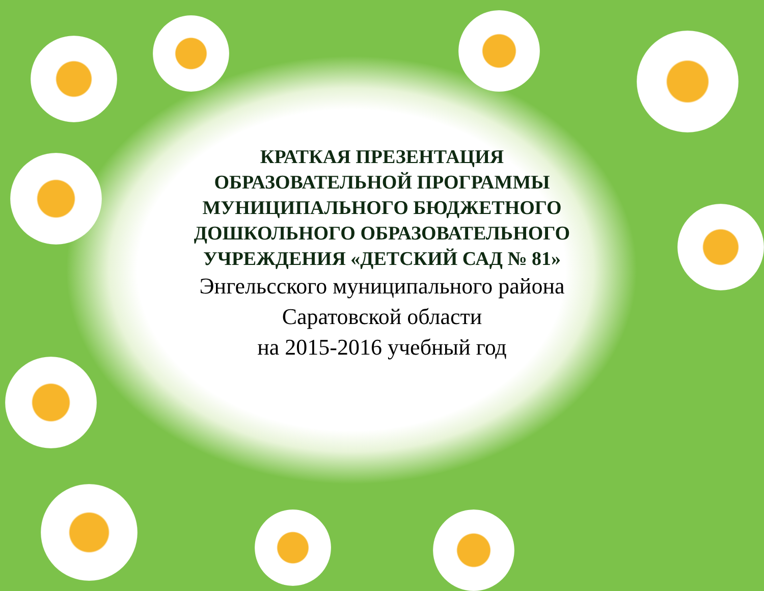КРАТКАЯ ПРЕЗЕНТАЦИЯ
ОБРАЗОВАТЕЛЬНОЙ ПРОГРАММЫ МУНИЦИПАЛЬНОГО БЮДЖЕТНОГО ДОШКОЛЬНОГО ОБРАЗОВАТЕЛЬНОГО УЧРЕЖДЕНИЯ «ДЕТСКИЙ САД № 81»
Энгельсского муниципального района
Саратовской области
на 2015-2016 учебный год